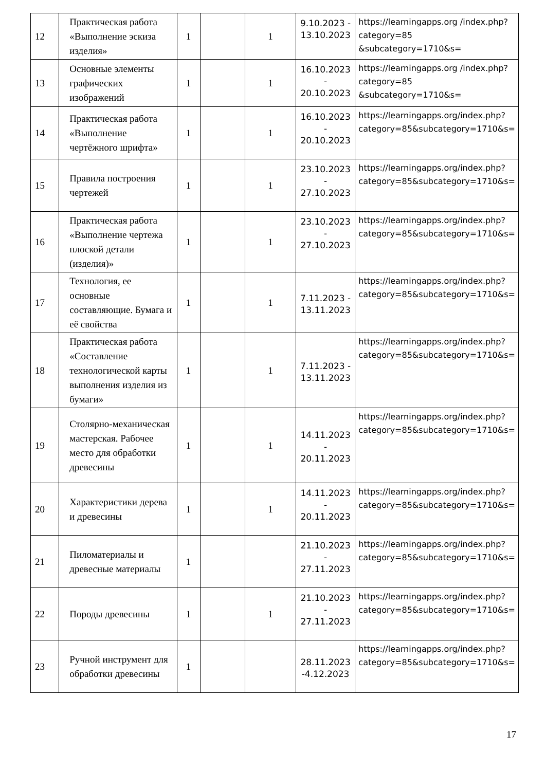| 12 | Практическая работа «Выполнение эскиза изделия» | 1 | | 1 | 9.10.2023 - 13.10.2023 | https://learningapps.org /index.php?category=85 &subcategory=1710&s= |
| 13 | Основные элементы графических изображений | 1 | | 1 | 16.10.2023 - 20.10.2023 | https://learningapps.org /index.php?category=85 &subcategory=1710&s= |
| 14 | Практическая работа «Выполнение чертёжного шрифта» | 1 | | 1 | 16.10.2023 - 20.10.2023 | https://learningapps.org/index.php?category=85&subcategory=1710&s= |
| 15 | Правила построения чертежей | 1 | | 1 | 23.10.2023 - 27.10.2023 | https://learningapps.org/index.php?category=85&subcategory=1710&s= |
| 16 | Практическая работа «Выполнение чертежа плоской детали (изделия)» | 1 | | 1 | 23.10.2023 - 27.10.2023 | https://learningapps.org/index.php?category=85&subcategory=1710&s= |
| 17 | Технология, ее основные составляющие. Бумага и её свойства | 1 | | 1 | 7.11.2023 - 13.11.2023 | https://learningapps.org/index.php?category=85&subcategory=1710&s= |
| 18 | Практическая работа «Составление технологической карты выполнения изделия из бумаги» | 1 | | 1 | 7.11.2023 - 13.11.2023 | https://learningapps.org/index.php?category=85&subcategory=1710&s= |
| 19 | Столярно-механическая мастерская. Рабочее место для обработки древесины | 1 | | 1 | 14.11.2023 - 20.11.2023 | https://learningapps.org/index.php?category=85&subcategory=1710&s= |
| 20 | Характеристики дерева и древесины | 1 | | 1 | 14.11.2023 - 20.11.2023 | https://learningapps.org/index.php?category=85&subcategory=1710&s= |
| 21 | Пиломатериалы и древесные материалы | 1 | | | 21.10.2023 - 27.11.2023 | https://learningapps.org/index.php?category=85&subcategory=1710&s= |
| 22 | Породы древесины | 1 | | 1 | 21.10.2023 - 27.11.2023 | https://learningapps.org/index.php?category=85&subcategory=1710&s= |
| 23 | Ручной инструмент для обработки древесины | 1 | | | 28.11.2023 -4.12.2023 | https://learningapps.org/index.php?category=85&subcategory=1710&s= |
17